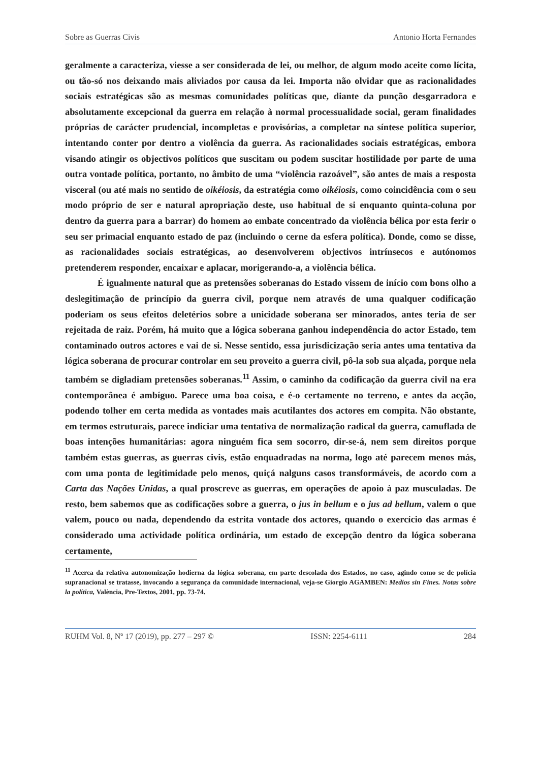Sobre as Guerras Civis Antonio Horta Fernandes
geralmente a caracteriza, viesse a ser considerada de lei, ou melhor, de algum modo aceite como lícita, ou tão-só nos deixando mais aliviados por causa da lei. Importa não olvidar que as racionalidades sociais estratégicas são as mesmas comunidades políticas que, diante da punção desgarradora e absolutamente excepcional da guerra em relação à normal processualidade social, geram finalidades próprias de carácter prudencial, incompletas e provisórias, a completar na síntese política superior, intentando conter por dentro a violência da guerra. As racionalidades sociais estratégicas, embora visando atingir os objectivos políticos que suscitam ou podem suscitar hostilidade por parte de uma outra vontade política, portanto, no âmbito de uma “violência razoável”, são antes de mais a resposta visceral (ou até mais no sentido de oikéiosis, da estratégia como oikéiosis, como coincidência com o seu modo próprio de ser e natural apropriação deste, uso habitual de si enquanto quinta-coluna por dentro da guerra para a barrar) do homem ao embate concentrado da violência bélica por esta ferir o seu ser primacial enquanto estado de paz (incluindo o cerne da esfera política). Donde, como se disse, as racionalidades sociais estratégicas, ao desenvolverem objectivos intrínsecos e autónomos pretenderem responder, encaixar e aplacar, morigerando-a, a violência bélica.
É igualmente natural que as pretensões soberanas do Estado vissem de início com bons olho a deslegitimação de princípio da guerra civil, porque nem através de uma qualquer codificação poderiam os seus efeitos deletérios sobre a unicidade soberana ser minorados, antes teria de ser rejeitada de raiz. Porém, há muito que a lógica soberana ganhou independência do actor Estado, tem contaminado outros actores e vai de si. Nesse sentido, essa jurisdicização seria antes uma tentativa da lógica soberana de procurar controlar em seu proveito a guerra civil, pô-la sob sua alçada, porque nela também se digladiam pretensões soberanas.<sup>11</sup> Assim, o caminho da codificação da guerra civil na era contemporânea é ambíguo. Parece uma boa coisa, e é-o certamente no terreno, e antes da acção, podendo tolher em certa medida as vontades mais acutilantes dos actores em compita. Não obstante, em termos estruturais, parece indiciar uma tentativa de normalização radical da guerra, camuflada de boas intenções humanitárias: agora ninguém fica sem socorro, dir-se-á, nem sem direitos porque também estas guerras, as guerras civis, estão enquadradas na norma, logo até parecem menos más, com uma ponta de legitimidade pelo menos, quiçá nalguns casos transformáveis, de acordo com a Carta das Nações Unidas, a qual proscreve as guerras, em operações de apoio à paz musculadas. De resto, bem sabemos que as codificações sobre a guerra, o jus in bellum e o jus ad bellum, valem o que valem, pouco ou nada, dependendo da estrita vontade dos actores, quando o exercício das armas é considerado uma actividade política ordinária, um estado de excepção dentro da lógica soberana certamente,
<sup>11</sup> Acerca da relativa autonomização hodierna da lógica soberana, em parte descolada dos Estados, no caso, agindo como se de polícia supranacional se tratasse, invocando a segurança da comunidade internacional, veja-se Giorgio AGAMBEN: Medios sin Fines. Notas sobre la política, València, Pre-Textos, 2001, pp. 73-74.
RUHM Vol. 8, Nº 17 (2019), pp. 277 – 297 © ISSN: 2254-6111 284